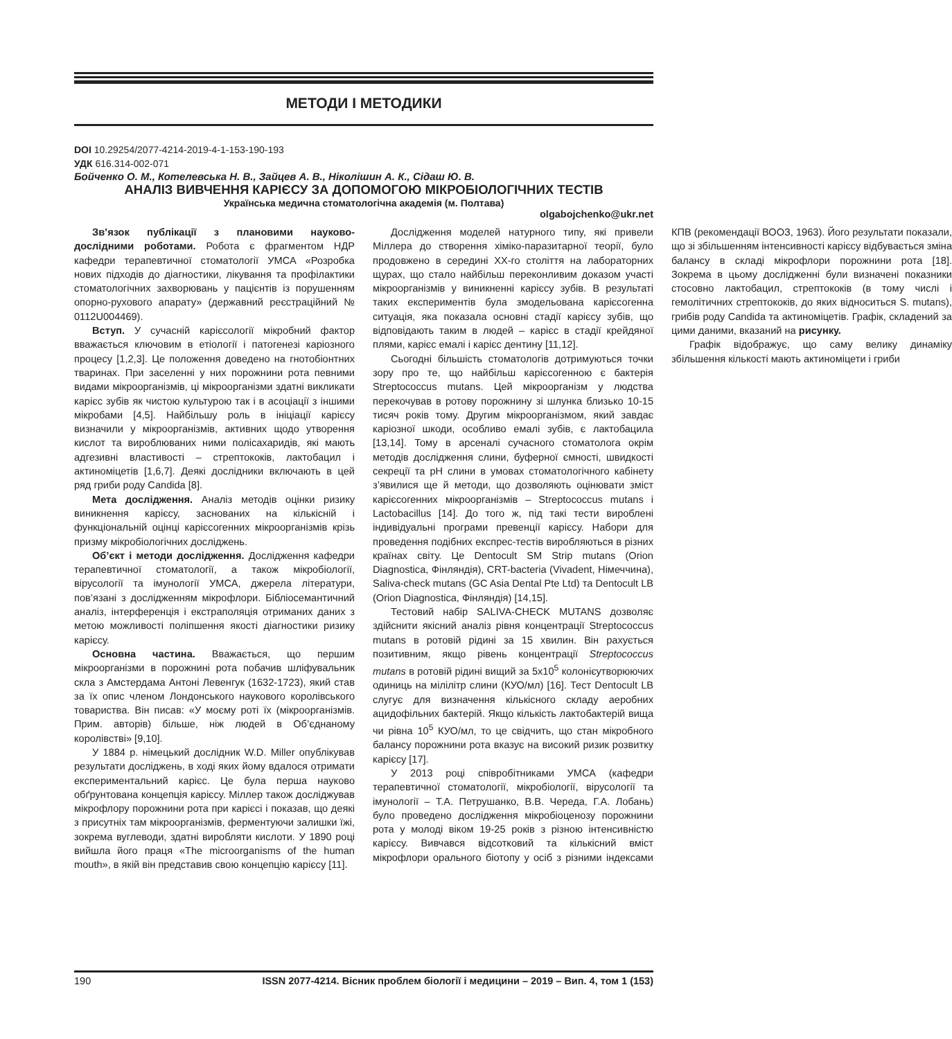МЕТОДИ І МЕТОДИКИ
DOI 10.29254/2077-4214-2019-4-1-153-190-193
УДК 616.314-002-071
Бойченко О. М., Котелевська Н. В., Зайцев А. В., Ніколішин А. К., Сідаш Ю. В.
АНАЛІЗ ВИВЧЕННЯ КАРІЄСУ ЗА ДОПОМОГОЮ МІКРОБІОЛОГІЧНИХ ТЕСТІВ
Українська медична стоматологічна академія (м. Полтава)
olgabojchenko@ukr.net
Зв’язок публікації з плановими науково-дослідними роботами. Робота є фрагментом НДР кафедри терапевтичної стоматології УМСА «Розробка нових підходів до діагностики, лікування та профілактики стоматологічних захворювань у пацієнтів із порушенням опорно-рухового апарату» (державний реєстраційний № 0112U004469).
Вступ. У сучасній карієсології мікробний фактор вважається ключовим в етіології і патогенезі каріозного процесу [1,2,3]. Це положення доведено на гнотобіонтних тваринах. При заселенні у них порожнини рота певними видами мікроорганізмів, ці мікроорганізми здатні викликати карієс зубів як чистою культурою так і в асоціації з іншими мікробами [4,5]. Найбільшу роль в ініціації карієсу визначили у мікроорганізмів, активних щодо утворення кислот та вироблюваних ними полісахаридів, які мають адгезивні властивості – стрептококів, лактобацил і актиноміцетів [1,6,7]. Деякі дослідники включають в цей ряд гриби роду Candida [8].
Мета дослідження. Аналіз методів оцінки ризику виникнення карієсу, заснованих на кількісній і функціональній оцінці карієсогенних мікроорганізмів крізь призму мікробіологічних досліджень.
Об’єкт і методи дослідження. Дослідження кафедри терапевтичної стоматології, а також мікробіології, вірусології та імунології УМСА, джерела літератури, пов’язані з дослідженням мікрофлори. Бібліосемантичний аналіз, інтерференція і екстраполяція отриманих даних з метою можливості поліпшення якості діагностики ризику карієсу.
Основна частина. Вважається, що першим мікроорганізми в порожнині рота побачив шліфувальник скла з Амстердама Антоні Левенгук (1632-1723), який став за їх опис членом Лондонського наукового королівського товариства. Він писав: «У моєму роті їх (мікроорганізмів. Прим. авторів) більше, ніж людей в Об’єднаному королівстві» [9,10].
У 1884 р. німецький дослідник W.D. Miller опублікував результати досліджень, в ході яких йому вдалося отримати експериментальний карієс. Це була перша науково обґрунтована концепція карієсу. Міллер також досліджував мікрофлору порожнини рота при карієсі і показав, що деякі з присутніх там мікроорганізмів, ферментуючи залишки їжі, зокрема вуглеводи, здатні виробляти кислоти. У 1890 році вийшла його праця «The microorganisms of the human mouth», в якій він представив свою концепцію карієсу [11].
Дослідження моделей натурного типу, які привели Міллера до створення хіміко-паразитарної теорії, було продовжено в середині XX-го століття на лабораторних щурах, що стало найбільш переконливим доказом участі мікроорганізмів у виникненні карієсу зубів. В результаті таких експериментів була змодельована карієсогенна ситуація, яка показала основні стадії карієсу зубів, що відповідають таким в людей – карієс в стадії крейдяної плями, карієс емалі і карієс дентину [11,12].
Сьогодні більшість стоматологів дотримуються точки зору про те, що найбільш карієсогенною є бактерія Streptococcus mutans. Цей мікроорганізм у людства перекочував в ротову порожнину зі шлунка близько 10-15 тисяч років тому. Другим мікроорганізмом, який завдає каріозної шкоди, особливо емалі зубів, є лактобацила [13,14]. Тому в арсеналі сучасного стоматолога окрім методів дослідження слини, буферної ємності, швидкості секреції та pH слини в умовах стоматологічного кабінету з’явилися ще й методи, що дозволяють оцінювати зміст карієсогенних мікроорганізмів – Streptococcus mutans і Lactobacillus [14]. До того ж, під такі тести вироблені індивідуальні програми превенції карієсу. Набори для проведення подібних експрес-тестів виробляються в різних країнах світу. Це Dentocult SM Strip mutans (Orion Diagnostica, Фінляндія), CRT-bacteria (Vivadent, Німеччина), Saliva-check mutans (GC Asia Dental Pte Ltd) та Dentocult LB (Orion Diagnostica, Фінляндія) [14,15].
Тестовий набір SALIVA-CHECK MUTANS дозволяє здійснити якісний аналіз рівня концентрації Streptococcus mutans в ротовій рідині за 15 хвилин. Він рахується позитивним, якщо рівень концентрації Streptococcus mutans в ротовій рідині вищий за 5х10<sup>5</sup> колонієутворюючих одиниць на мілілітр слини (КУО/мл) [16]. Тест Dentocult LB слугує для визначення кількісного складу аеробних ацидофільних бактерій. Якщо кількість лактобактерій вища чи рівна 10<sup>5</sup> КУО/мл, то це свідчить, що стан мікробного балансу порожнини рота вказує на високий ризик розвитку карієсу [17].
У 2013 році співробітниками УМСА (кафедри терапевтичної стоматології, мікробіології, вірусології та імунології – Т.А. Петрушанко, В.В. Череда, Г.А. Лобань) було проведено дослідження мікробіоценозу порожнини рота у молоді віком 19-25 років з різною інтенсивністю карієсу. Вивчався відсотковий та кількісний вміст мікрофлори орального біотопу у осіб з різними індексами КПВ (рекомендації ВООЗ, 1963). Його результати показали, що зі збільшенням інтенсивності карієсу відбувається зміна балансу в складі мікрофлори порожнини рота [18]. Зокрема в цьому дослідженні були визначені показники стосовно лактобацил, стрептококів (в тому числі і гемолітичних стрептококів, до яких відноситься S. mutans), грибів роду Candida та актиноміцетів. Графік, складений за цими даними, вказаний на рисунку.
Графік відображує, що саму велику динаміку збільшення кількості мають актиноміцети і гриби
190 ISSN 2077-4214. Вісник проблем біології і медицини – 2019 – Вип. 4, том 1 (153)